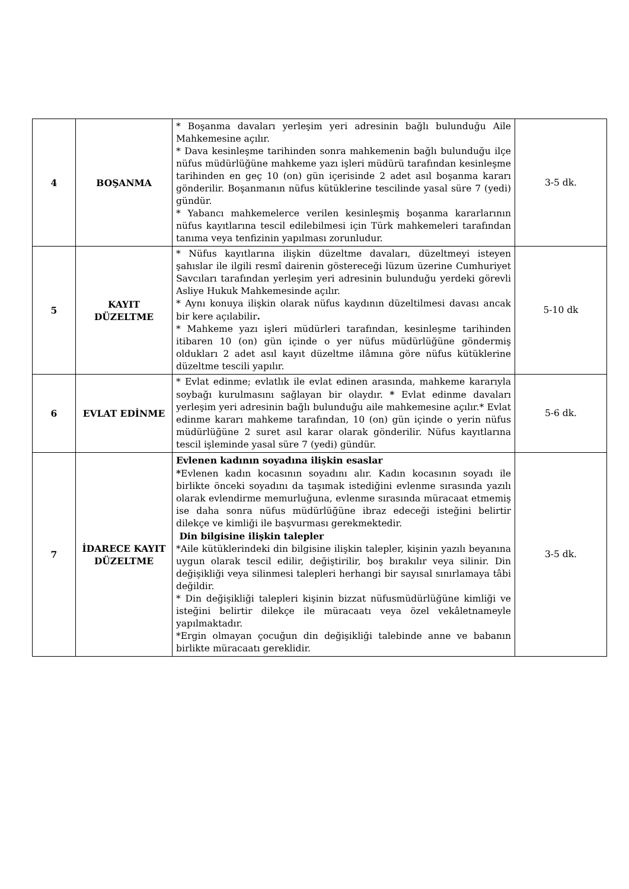| 4 | BOŞANMA | * Boşanma davaları yerleşim yeri adresinin bağlı bulunduğu Aile Mahkemesine açılır. * Dava kesinleşme tarihinden sonra mahkemenin bağlı bulunduğu ilçe nüfus müdürlüğüne mahkeme yazı işleri müdürü tarafından kesinleşme tarihinden en geç 10 (on) gün içerisinde 2 adet asıl boşanma kararı gönderilir. Boşanmanın nüfus kütüklerine tescilinde yasal süre 7 (yedi) gündür. * Yabancı mahkemelerce verilen kesinleşmiş boşanma kararlarının nüfus kayıtlarına tescil edilebilmesi için Türk mahkemeleri tarafından tanıma veya tenfizinin yapılması zorunludur. | 3-5 dk. |
| 5 | KAYIT DÜZELTME | * Nüfus kayıtlarına ilişkin düzeltme davaları, düzeltmeyi isteyen şahıslar ile ilgili resmî dairenin göstereceği lüzum üzerine Cumhuriyet Savcıları tarafından yerleşim yeri adresinin bulunduğu yerdeki görevli Asliye Hukuk Mahkemesinde açılır. * Aynı konuya ilişkin olarak nüfus kaydının düzeltilmesi davası ancak bir kere açılabilir . * Mahkeme yazı işleri müdürleri tarafından, kesinleşme tarihinden itibaren 10 (on) gün içinde o yer nüfus müdürlüğüne göndermiş oldukları 2 adet asıl kayıt düzeltme ilâmına göre nüfus kütüklerine düzeltme tescili yapılır. | 5-10 dk |
| 6 | EVLAT EDİNME | * Evlat edinme; evlatlık ile evlat edinen arasında, mahkeme kararıyla soybağı kurulmasını sağlayan bir olaydır. * Evlat edinme davaları yerleşim yeri adresinin bağlı bulunduğu aile mahkemesine açılır.* Evlat edinme kararı mahkeme tarafından, 10 (on) gün içinde o yerin nüfus müdürlüğüne 2 suret asıl karar olarak gönderilir. Nüfus kayıtlarına tescil işleminde yasal süre 7 (yedi) gündür. | 5-6 dk. |
| 7 | İDARECE KAYIT DÜZELTME | Evlenen kadının soyadına ilişkin esaslar * Evlenen kadın kocasının soyadını alır. Kadın kocasının soyadı ile birlikte önceki soyadını da taşımak istediğini evlenme sırasında yazılı olarak evlendirme memurluğuna, evlenme sırasında müracaat etmemiş ise daha sonra nüfus müdürlüğüne ibraz edeceği isteğini belirtir dilekçe ve kimliği ile başvurması gerekmektedir. Din bilgisine ilişkin talepler *Aile kütüklerindeki din bilgisine ilişkin talepler, kişinin yazılı beyanına uygun olarak tescil edilir, değiştirilir, boş bırakılır veya silinir. Din değişikliği veya silinmesi talepleri herhangi bir sayısal sınırlamaya tâbi değildir. * Din değişikliği talepleri kişinin bizzat nüfusmüdürlüğüne kimliği ve isteğini belirtir dilekçe ile müracaatı veya özel vekâletnameyle yapılmaktadır. *Ergin olmayan çocuğun din değişikliği talebinde anne ve babanın birlikte müracaatı gereklidir. | 3-5 dk. |